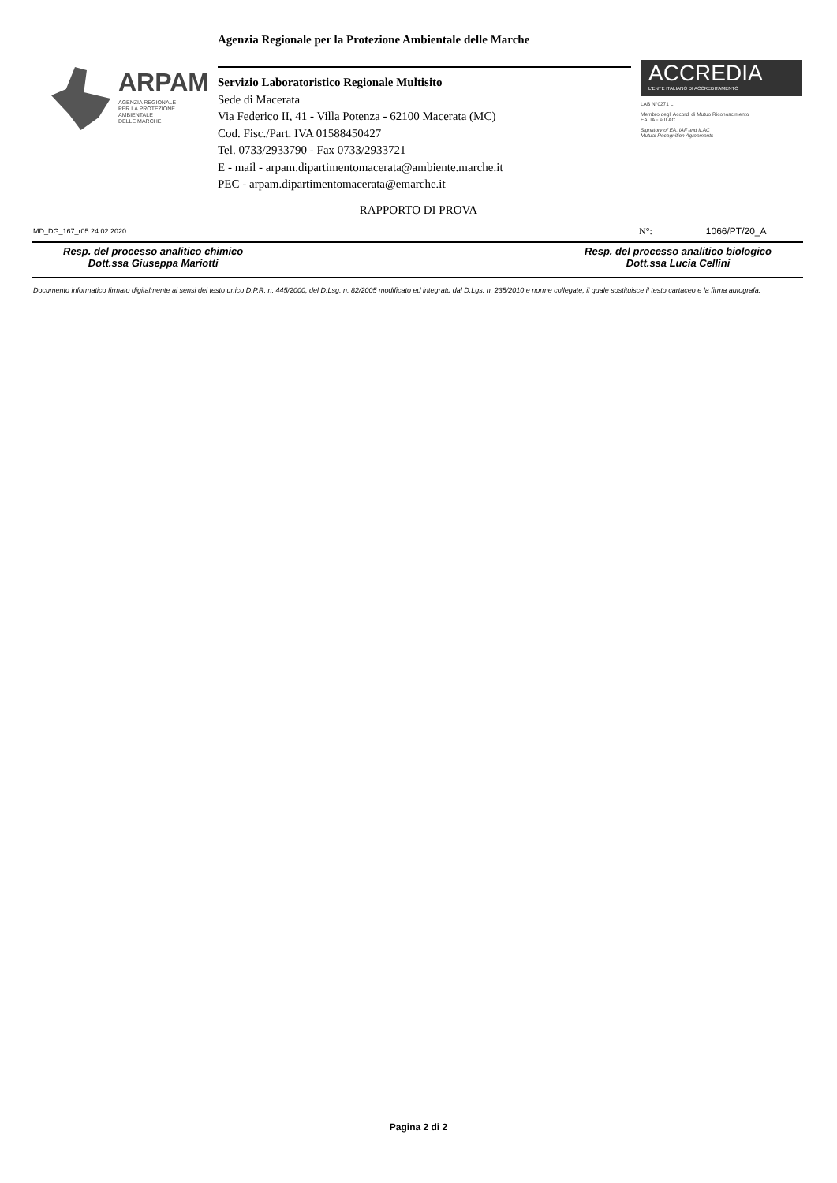Agenzia Regionale per la Protezione Ambientale delle Marche
ARPAM
AGENZIA REGIONALE
PER LA PROTEZIONE AMBIENTALE
DELLE MARCHE
Servizio Laboratoristico Regionale Multisito
Sede di Macerata
Via Federico II, 41 - Villa Potenza - 62100 Macerata (MC)
Cod. Fisc./Part. IVA 01588450427
Tel. 0733/2933790 - Fax 0733/2933721
E - mail - arpam.dipartimentomacerata@ambiente.marche.it
PEC - arpam.dipartimentomacerata@emarche.it
ACCREDIA
L'ENTE ITALIANO DI ACCREDITAMENTO
LAB N°0271 L
Membro degli Accordi di Mutuo Riconoscimento
EA, IAF e ILAC
Signatory of EA, IAF and ILAC
Mutual Recognition Agreements
RAPPORTO DI PROVA
MD_DG_167_r05 24.02.2020 N°: 1066/PT/20_A
Resp. del processo analitico chimico
Dott.ssa Giuseppa Mariotti
Resp. del processo analitico biologico
Dott.ssa Lucia Cellini
Documento informatico firmato digitalmente ai sensi del testo unico D.P.R. n. 445/2000, del D.Lsg. n. 82/2005 modificato ed integrato dal D.Lgs. n. 235/2010 e norme collegate, il quale sostituisce il testo cartaceo e la firma autografa.
Pagina 2 di 2